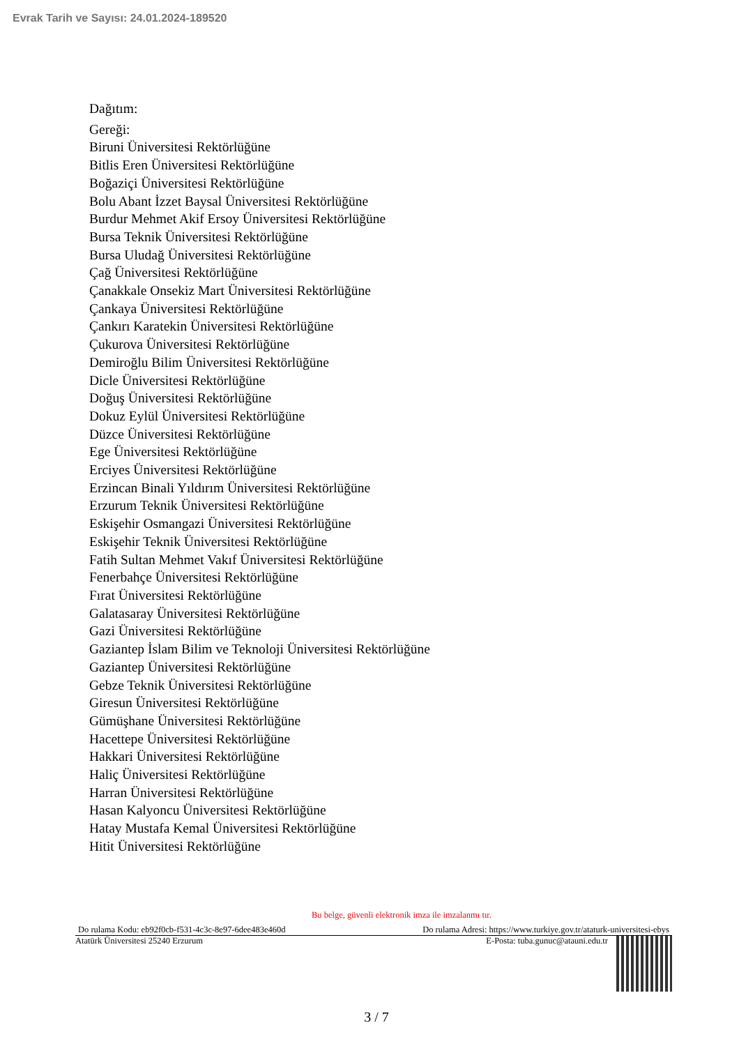Evrak Tarih ve Sayısı: 24.01.2024-189520
Dağıtım:
Gereği:
Biruni Üniversitesi Rektörlüğüne
Bitlis Eren Üniversitesi Rektörlüğüne
Boğaziçi Üniversitesi Rektörlüğüne
Bolu Abant İzzet Baysal Üniversitesi Rektörlüğüne
Burdur Mehmet Akif Ersoy Üniversitesi Rektörlüğüne
Bursa Teknik Üniversitesi Rektörlüğüne
Bursa Uludağ Üniversitesi Rektörlüğüne
Çağ Üniversitesi Rektörlüğüne
Çanakkale Onsekiz Mart Üniversitesi Rektörlüğüne
Çankaya Üniversitesi Rektörlüğüne
Çankırı Karatekin Üniversitesi Rektörlüğüne
Çukurova Üniversitesi Rektörlüğüne
Demiroğlu Bilim Üniversitesi Rektörlüğüne
Dicle Üniversitesi Rektörlüğüne
Doğuş Üniversitesi Rektörlüğüne
Dokuz Eylül Üniversitesi Rektörlüğüne
Düzce Üniversitesi Rektörlüğüne
Ege Üniversitesi Rektörlüğüne
Erciyes Üniversitesi Rektörlüğüne
Erzincan Binali Yıldırım Üniversitesi Rektörlüğüne
Erzurum Teknik Üniversitesi Rektörlüğüne
Eskişehir Osmangazi Üniversitesi Rektörlüğüne
Eskişehir Teknik Üniversitesi Rektörlüğüne
Fatih Sultan Mehmet Vakıf Üniversitesi Rektörlüğüne
Fenerbahçe Üniversitesi Rektörlüğüne
Fırat Üniversitesi Rektörlüğüne
Galatasaray Üniversitesi Rektörlüğüne
Gazi Üniversitesi Rektörlüğüne
Gaziantep İslam Bilim ve Teknoloji Üniversitesi Rektörlüğüne
Gaziantep Üniversitesi Rektörlüğüne
Gebze Teknik Üniversitesi Rektörlüğüne
Giresun Üniversitesi Rektörlüğüne
Gümüşhane Üniversitesi Rektörlüğüne
Hacettepe Üniversitesi Rektörlüğüne
Hakkari Üniversitesi Rektörlüğüne
Haliç Üniversitesi Rektörlüğüne
Harran Üniversitesi Rektörlüğüne
Hasan Kalyoncu Üniversitesi Rektörlüğüne
Hatay Mustafa Kemal Üniversitesi Rektörlüğüne
Hitit Üniversitesi Rektörlüğüne
Bu belge, güvenli elektronik imza ile imzalanmı tır.
Do rulama Kodu: eb92f0cb-f531-4c3c-8e97-6dee483e460d Do rulama Adresi: https://www.turkiye.gov.tr/ataturk-universitesi-ebys
Atatürk Üniversitesi 25240 Erzurum E-Posta: tuba.gunuc@atauni.edu.tr
3 / 7